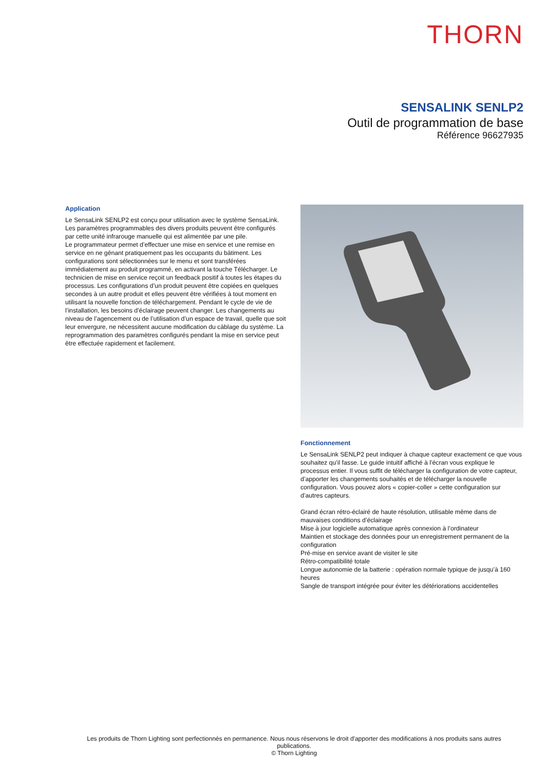THORN
SENSALINK SENLP2
Outil de programmation de base
Référence 96627935
Application
Le SensaLink SENLP2 est conçu pour utilisation avec le système SensaLink. Les paramètres programmables des divers produits peuvent être configurés par cette unité infrarouge manuelle qui est alimentée par une pile.
Le programmateur permet d’effectuer une mise en service et une remise en service en ne gênant pratiquement pas les occupants du bâtiment. Les configurations sont sélectionnées sur le menu et sont transférées immédiatement au produit programmé, en activant la touche Télécharger. Le technicien de mise en service reçoit un feedback positif à toutes les étapes du processus. Les configurations d’un produit peuvent être copiées en quelques secondes à un autre produit et elles peuvent être vérifiées à tout moment en utilisant la nouvelle fonction de téléchargement. Pendant le cycle de vie de l’installation, les besoins d’éclairage peuvent changer. Les changements au niveau de l’agencement ou de l’utilisation d’un espace de travail, quelle que soit leur envergure, ne nécessitent aucune modification du câblage du système. La reprogrammation des paramètres configurés pendant la mise en service peut être effectuée rapidement et facilement.
Fonctionnement
Le SensaLink SENLP2 peut indiquer à chaque capteur exactement ce que vous souhaitez qu’il fasse. Le guide intuitif affiché à l’écran vous explique le processus entier. Il vous suffit de télécharger la configuration de votre capteur, d’apporter les changements souhaités et de télécharger la nouvelle configuration. Vous pouvez alors « copier-coller » cette configuration sur d’autres capteurs.
Grand écran rétro-éclairé de haute résolution, utilisable même dans de mauvaises conditions d’éclairage
Mise à jour logicielle automatique après connexion à l’ordinateur
Maintien et stockage des données pour un enregistrement permanent de la configuration
Pré-mise en service avant de visiter le site
Rétro-compatibilité totale
Longue autonomie de la batterie : opération normale typique de jusqu’à 160 heures
Sangle de transport intégrée pour éviter les détériorations accidentelles
Les produits de Thorn Lighting sont perfectionnés en permanence. Nous nous réservons le droit d'apporter des modifications à nos produits sans autres publications.
© Thorn Lighting